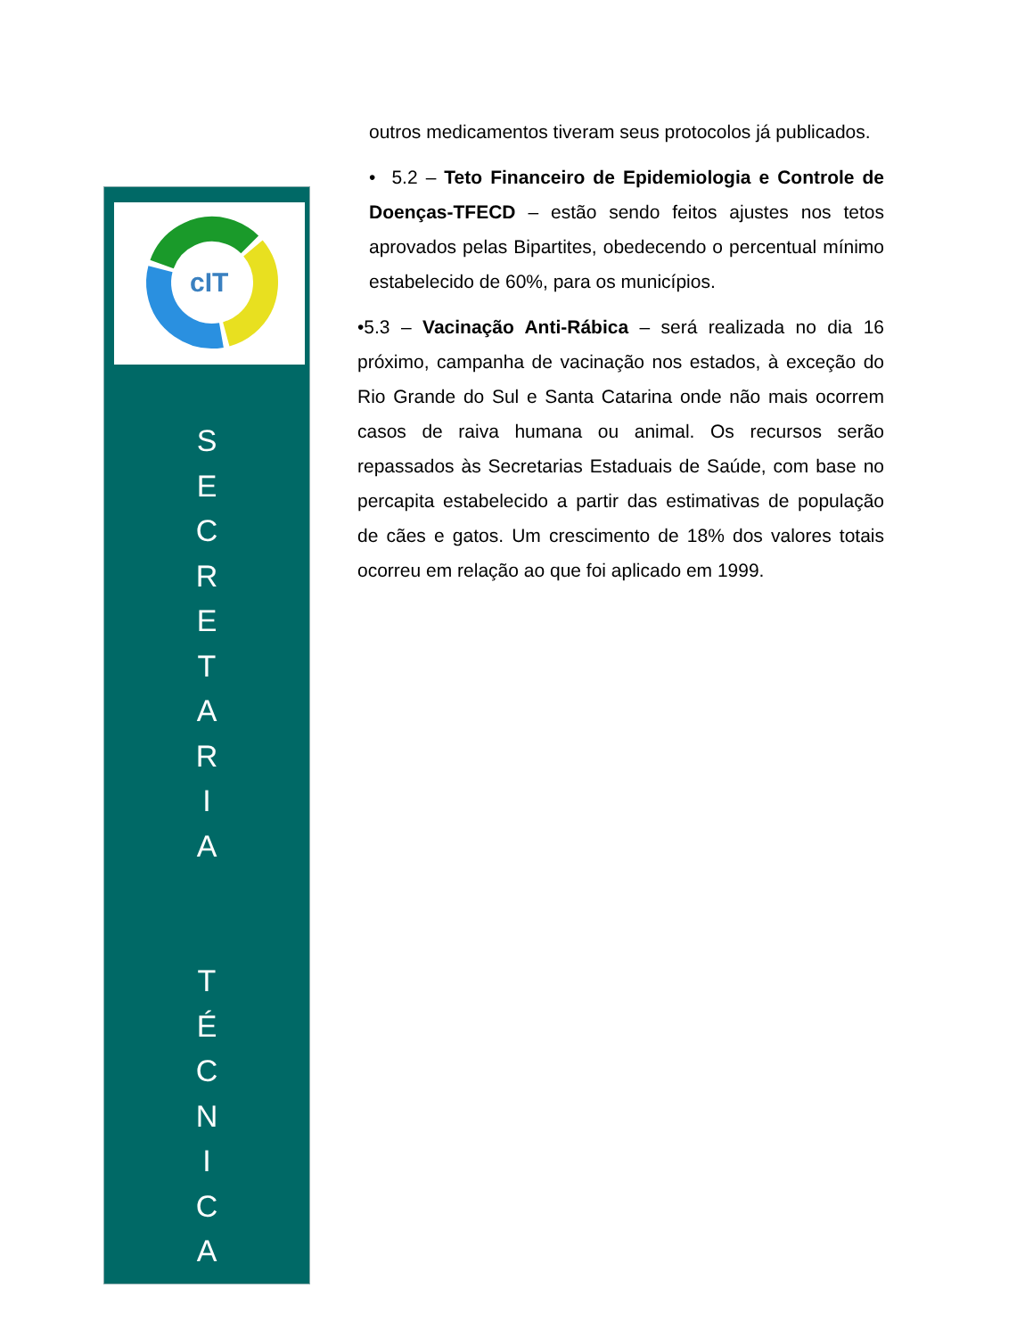cIT
S
E
C
R
E
T
A
R
I
A
T
É
C
N
I
C
A
outros medicamentos tiveram seus protocolos já publicados.
• 5.2 – Teto Financeiro de Epidemiologia e Controle de Doenças-TFECD – estão sendo feitos ajustes nos tetos aprovados pelas Bipartites, obedecendo o percentual mínimo estabelecido de 60%, para os municípios.
•5.3 – Vacinação Anti-Rábica – será realizada no dia 16 próximo, campanha de vacinação nos estados, à exceção do Rio Grande do Sul e Santa Catarina onde não mais ocorrem casos de raiva humana ou animal. Os recursos serão repassados às Secretarias Estaduais de Saúde, com base no percapita estabelecido a partir das estimativas de população de cães e gatos. Um crescimento de 18% dos valores totais ocorreu em relação ao que foi aplicado em 1999.